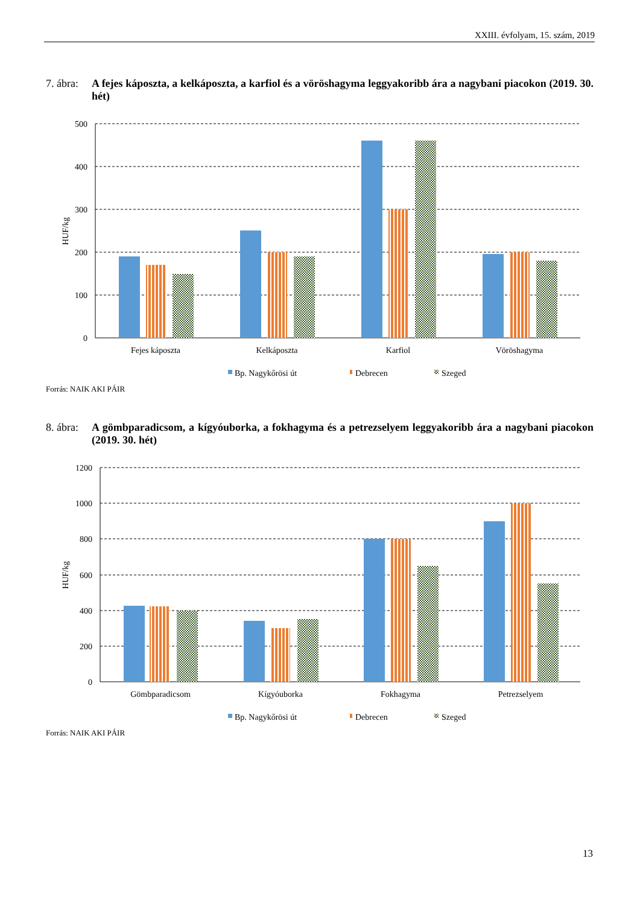XXIII. évfolyam, 15. szám, 2019
7. ábra: A fejes káposzta, a kelkáposzta, a karfiol és a vöröshagyma leggyakoribb ára a nagybani piacokon (2019. 30. hét)
500
400
300
200
100
0
HUF/kg
Fejes káposzta
Kelkáposzta
Karfiol
Vöröshagyma
Bp. Nagykőrösi út
Debrecen
Szeged
Forrás: NAIK AKI PÁIR
8. ábra: A gömbparadicsom, a kígyóuborka, a fokhagyma és a petrezselyem leggyakoribb ára a nagybani piacokon (2019. 30. hét)
1200
1000
800
600
400
200
0
HUF/kg
Gömbparadicsom
Kígyóuborka
Fokhagyma
Petrezselyem
Bp. Nagykőrösi út
Debrecen
Szeged
Forrás: NAIK AKI PÁIR
13